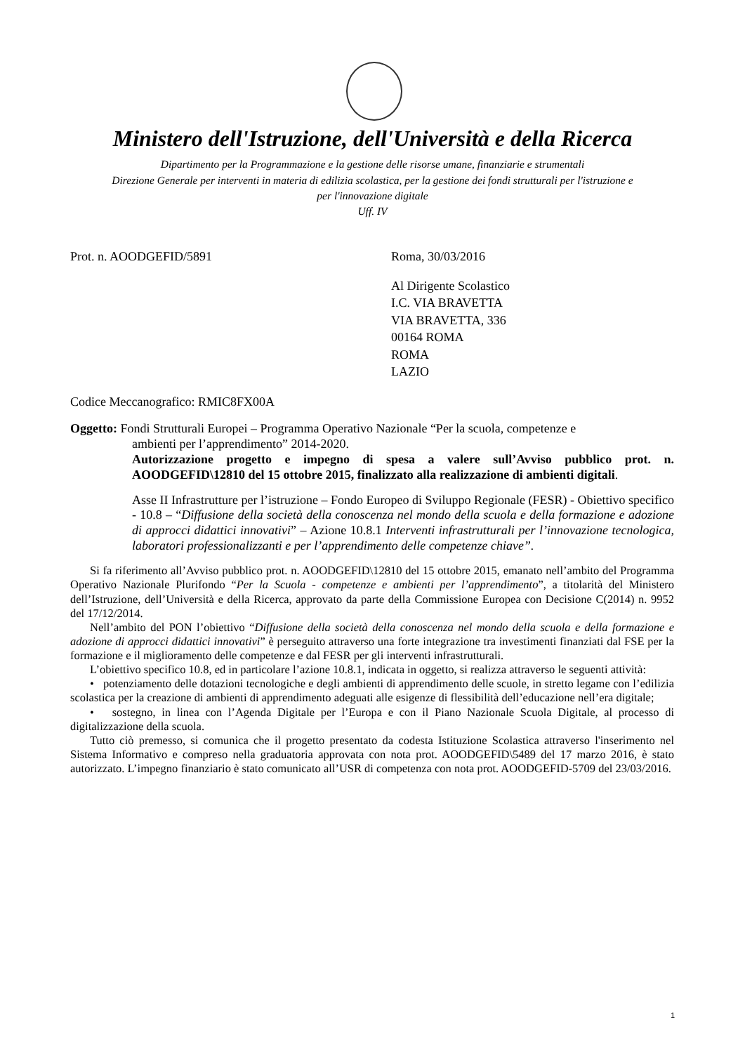Ministero dell'Istruzione, dell'Università e della Ricerca
Dipartimento per la Programmazione e la gestione delle risorse umane, finanziarie e strumentali
Direzione Generale per interventi in materia di edilizia scolastica, per la gestione dei fondi strutturali per l'istruzione e
per l'innovazione digitale
Uff. IV
Prot. n. AOODGEFID/5891 Roma, 30/03/2016
Al Dirigente Scolastico
I.C. VIA BRAVETTA
VIA BRAVETTA, 336
00164 ROMA
ROMA
LAZIO
Codice Meccanografico: RMIC8FX00A
Oggetto: Fondi Strutturali Europei – Programma Operativo Nazionale “Per la scuola, competenze e
ambienti per l’apprendimento” 2014-2020.
Autorizzazione progetto e impegno di spesa a valere sull’Avviso pubblico prot. n. AOODGEFID\12810 del 15 ottobre 2015, finalizzato alla realizzazione di ambienti digitali.
Asse II Infrastrutture per l’istruzione – Fondo Europeo di Sviluppo Regionale (FESR) - Obiettivo specifico - 10.8 – “Diffusione della società della conoscenza nel mondo della scuola e della formazione e adozione di approcci didattici innovativi” – Azione 10.8.1 Interventi infrastrutturali per l’innovazione tecnologica, laboratori professionalizzanti e per l’apprendimento delle competenze chiave”.
Si fa riferimento all’Avviso pubblico prot. n. AOODGEFID\12810 del 15 ottobre 2015, emanato nell’ambito del Programma Operativo Nazionale Plurifondo “Per la Scuola - competenze e ambienti per l’apprendimento”, a titolarità del Ministero dell’Istruzione, dell’Università e della Ricerca, approvato da parte della Commissione Europea con Decisione C(2014) n. 9952 del 17/12/2014.
Nell’ambito del PON l’obiettivo “Diffusione della società della conoscenza nel mondo della scuola e della formazione e adozione di approcci didattici innovativi” è perseguito attraverso una forte integrazione tra investimenti finanziati dal FSE per la formazione e il miglioramento delle competenze e dal FESR per gli interventi infrastrutturali.
L’obiettivo specifico 10.8, ed in particolare l’azione 10.8.1, indicata in oggetto, si realizza attraverso le seguenti attività:
• potenziamento delle dotazioni tecnologiche e degli ambienti di apprendimento delle scuole, in stretto legame con l’edilizia scolastica per la creazione di ambienti di apprendimento adeguati alle esigenze di flessibilità dell’educazione nell’era digitale;
• sostegno, in linea con l’Agenda Digitale per l’Europa e con il Piano Nazionale Scuola Digitale, al processo di digitalizzazione della scuola.
Tutto ciò premesso, si comunica che il progetto presentato da codesta Istituzione Scolastica attraverso l'inserimento nel Sistema Informativo e compreso nella graduatoria approvata con nota prot. AOODGEFID\5489 del 17 marzo 2016, è stato autorizzato. L’impegno finanziario è stato comunicato all’USR di competenza con nota prot. AOODGEFID-5709 del 23/03/2016.
1